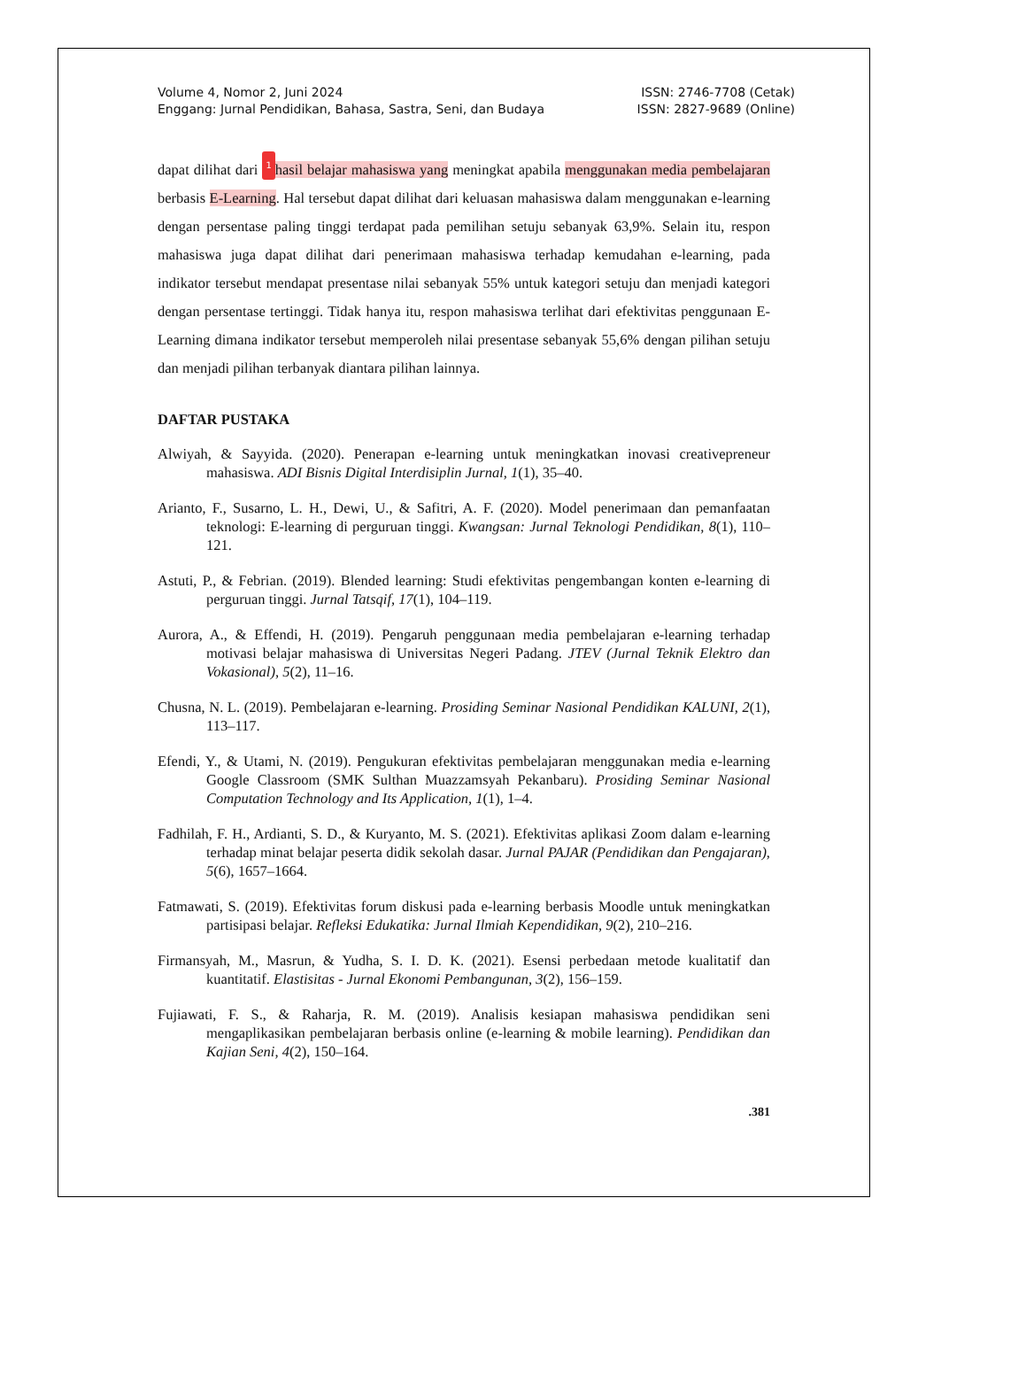Volume 4, Nomor 2, Juni 2024
Enggang: Jurnal Pendidikan, Bahasa, Sastra, Seni, dan Budaya
ISSN: 2746-7708 (Cetak)
ISSN: 2827-9689 (Online)
dapat dilihat dari 1 hasil belajar mahasiswa yang meningkat apabila menggunakan media pembelajaran berbasis E-Learning. Hal tersebut dapat dilihat dari keluasan mahasiswa dalam menggunakan e-learning dengan persentase paling tinggi terdapat pada pemilihan setuju sebanyak 63,9%. Selain itu, respon mahasiswa juga dapat dilihat dari penerimaan mahasiswa terhadap kemudahan e-learning, pada indikator tersebut mendapat presentase nilai sebanyak 55% untuk kategori setuju dan menjadi kategori dengan persentase tertinggi. Tidak hanya itu, respon mahasiswa terlihat dari efektivitas penggunaan E-Learning dimana indikator tersebut memperoleh nilai presentase sebanyak 55,6% dengan pilihan setuju dan menjadi pilihan terbanyak diantara pilihan lainnya.
DAFTAR PUSTAKA
Alwiyah, & Sayyida. (2020). Penerapan e-learning untuk meningkatkan inovasi creativepreneur mahasiswa. ADI Bisnis Digital Interdisiplin Jurnal, 1(1), 35–40.
Arianto, F., Susarno, L. H., Dewi, U., & Safitri, A. F. (2020). Model penerimaan dan pemanfaatan teknologi: E-learning di perguruan tinggi. Kwangsan: Jurnal Teknologi Pendidikan, 8(1), 110–121.
Astuti, P., & Febrian. (2019). Blended learning: Studi efektivitas pengembangan konten e-learning di perguruan tinggi. Jurnal Tatsqif, 17(1), 104–119.
Aurora, A., & Effendi, H. (2019). Pengaruh penggunaan media pembelajaran e-learning terhadap motivasi belajar mahasiswa di Universitas Negeri Padang. JTEV (Jurnal Teknik Elektro dan Vokasional), 5(2), 11–16.
Chusna, N. L. (2019). Pembelajaran e-learning. Prosiding Seminar Nasional Pendidikan KALUNI, 2(1), 113–117.
Efendi, Y., & Utami, N. (2019). Pengukuran efektivitas pembelajaran menggunakan media e-learning Google Classroom (SMK Sulthan Muazzamsyah Pekanbaru). Prosiding Seminar Nasional Computation Technology and Its Application, 1(1), 1–4.
Fadhilah, F. H., Ardianti, S. D., & Kuryanto, M. S. (2021). Efektivitas aplikasi Zoom dalam e-learning terhadap minat belajar peserta didik sekolah dasar. Jurnal PAJAR (Pendidikan dan Pengajaran), 5(6), 1657–1664.
Fatmawati, S. (2019). Efektivitas forum diskusi pada e-learning berbasis Moodle untuk meningkatkan partisipasi belajar. Refleksi Edukatika: Jurnal Ilmiah Kependidikan, 9(2), 210–216.
Firmansyah, M., Masrun, & Yudha, S. I. D. K. (2021). Esensi perbedaan metode kualitatif dan kuantitatif. Elastisitas - Jurnal Ekonomi Pembangunan, 3(2), 156–159.
Fujiawati, F. S., & Raharja, R. M. (2019). Analisis kesiapan mahasiswa pendidikan seni mengaplikasikan pembelajaran berbasis online (e-learning & mobile learning). Pendidikan dan Kajian Seni, 4(2), 150–164.
.381